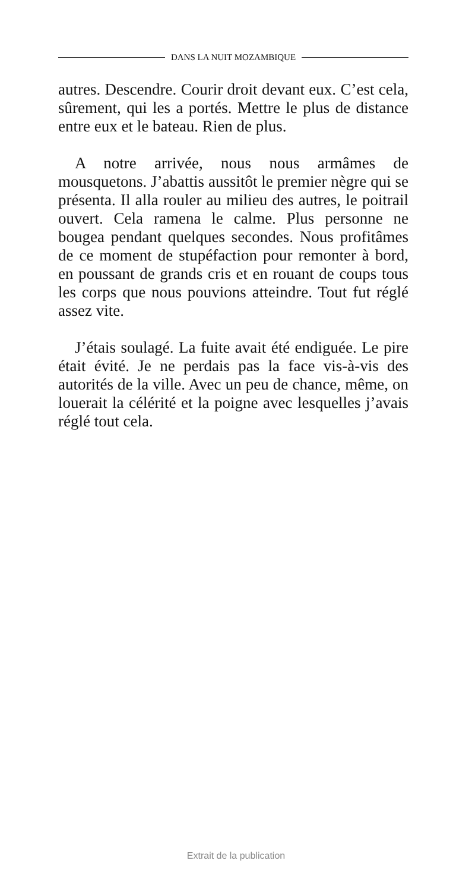DANS LA NUIT MOZAMBIQUE
autres. Descendre. Courir droit devant eux. C’est cela, sûrement, qui les a portés. Mettre le plus de distance entre eux et le bateau. Rien de plus.
A notre arrivée, nous nous armâmes de mousquetons. J’abattis aussitôt le premier nègre qui se présenta. Il alla rouler au milieu des autres, le poitrail ouvert. Cela ramena le calme. Plus personne ne bougea pendant quelques secondes. Nous profitâmes de ce moment de stupéfaction pour remonter à bord, en poussant de grands cris et en rouant de coups tous les corps que nous pouvions atteindre. Tout fut réglé assez vite.
J’étais soulagé. La fuite avait été endiguée. Le pire était évité. Je ne perdais pas la face vis-à-vis des autorités de la ville. Avec un peu de chance, même, on louerait la célérité et la poigne avec lesquelles j’avais réglé tout cela.
Extrait de la publication